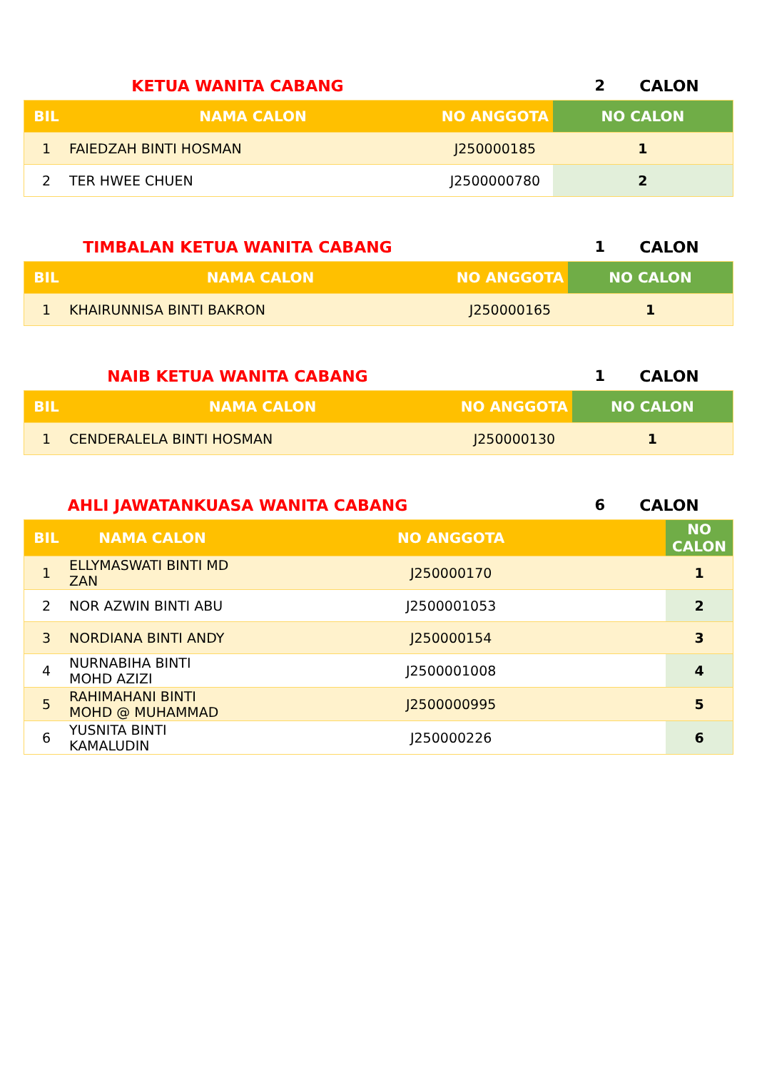KETUA WANITA CABANG 2 CALON
| BIL | NAMA CALON | NO ANGGOTA | NO CALON |
| --- | --- | --- | --- |
| 1 | FAIEDZAH BINTI HOSMAN | J250000185 | 1 |
| 2 | TER HWEE CHUEN | J2500000780 | 2 |
TIMBALAN KETUA WANITA CABANG 1 CALON
| BIL | NAMA CALON | NO ANGGOTA | NO CALON |
| --- | --- | --- | --- |
| 1 | KHAIRUNNISA BINTI BAKRON | J250000165 | 1 |
NAIB KETUA WANITA CABANG 1 CALON
| BIL | NAMA CALON | NO ANGGOTA | NO CALON |
| --- | --- | --- | --- |
| 1 | CENDERALELA BINTI HOSMAN | J250000130 | 1 |
AHLI JAWATANKUASA WANITA CABANG 6 CALON
| BIL | NAMA CALON | NO ANGGOTA | NO CALON |
| --- | --- | --- | --- |
| 1 | ELLYMASWATI BINTI MD ZAN | J250000170 | 1 |
| 2 | NOR AZWIN BINTI ABU | J2500001053 | 2 |
| 3 | NORDIANA BINTI ANDY | J250000154 | 3 |
| 4 | NURNABIHA BINTI MOHD AZIZI | J2500001008 | 4 |
| 5 | RAHIMAHANI BINTI MOHD @ MUHAMMAD | J2500000995 | 5 |
| 6 | YUSNITA BINTI KAMALUDIN | J250000226 | 6 |